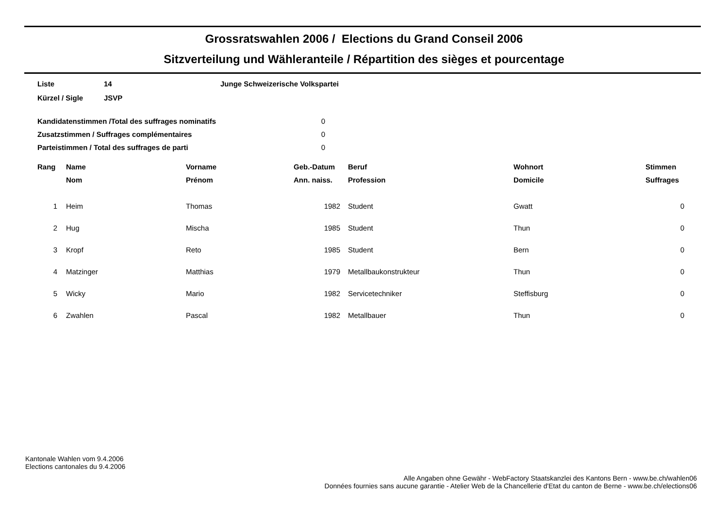Grossratswahlen 2006 / Elections du Grand Conseil 2006
Sitzverteilung und Wähleranteile / Répartition des sièges et pourcentage
| Liste | 14 | Junge Schweizerische Volkspartei |
| Kürzel / Sigle | JSVP | |
| Kandidatenstimmen /Total des suffrages nominatifs | 0 |
| Zusatzstimmen / Suffrages complémentaires | 0 |
| Parteistimmen / Total des suffrages de parti | 0 |
| Rang | Name | Vorname | Geb.-Datum | Beruf | Wohnort | Stimmen |
| --- | --- | --- | --- | --- | --- | --- |
| | Nom | Prénom | Ann. naiss. | Profession | Domicile | Suffrages |
| 1 | Heim | Thomas | 1982 | Student | Gwatt | 0 |
| 2 | Hug | Mischa | 1985 | Student | Thun | 0 |
| 3 | Kropf | Reto | 1985 | Student | Bern | 0 |
| 4 | Matzinger | Matthias | 1979 | Metallbaukonstrukteur | Thun | 0 |
| 5 | Wicky | Mario | 1982 | Servicetechniker | Steffisburg | 0 |
| 6 | Zwahlen | Pascal | 1982 | Metallbauer | Thun | 0 |
Kantonale Wahlen vom 9.4.2006
Elections cantonales du 9.4.2006
Alle Angaben ohne Gewähr - WebFactory Staatskanzlei des Kantons Bern - www.be.ch/wahlen06
Données fournies sans aucune garantie - Atelier Web de la Chancellerie d'Etat du canton de Berne - www.be.ch/elections06